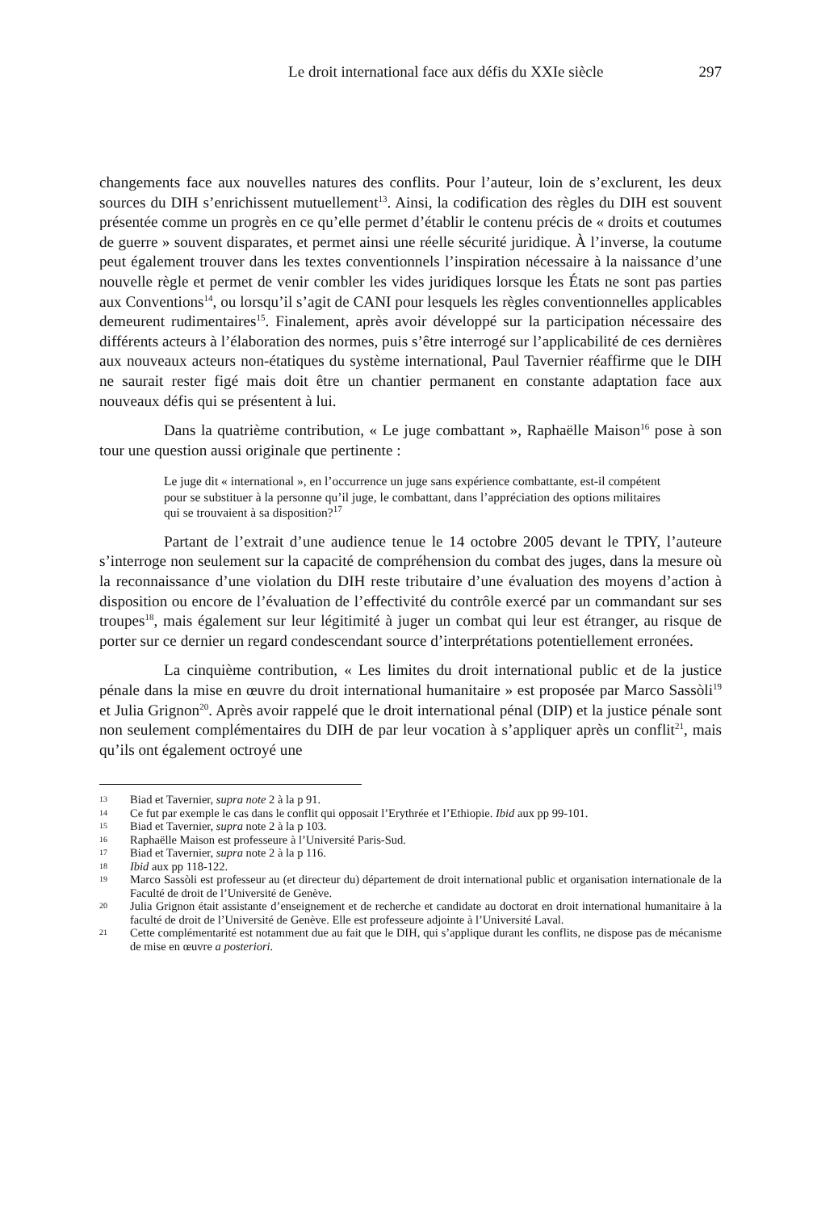Le droit international face aux défis du XXIe siècle 297
changements face aux nouvelles natures des conflits. Pour l’auteur, loin de s’exclurent, les deux sources du DIH s’enrichissent mutuellement<sup>13</sup>. Ainsi, la codification des règles du DIH est souvent présentée comme un progrès en ce qu’elle permet d’établir le contenu précis de « droits et coutumes de guerre » souvent disparates, et permet ainsi une réelle sécurité juridique. À l’inverse, la coutume peut également trouver dans les textes conventionnels l’inspiration nécessaire à la naissance d’une nouvelle règle et permet de venir combler les vides juridiques lorsque les États ne sont pas parties aux Conventions<sup>14</sup>, ou lorsqu’il s’agit de CANI pour lesquels les règles conventionnelles applicables demeurent rudimentaires<sup>15</sup>. Finalement, après avoir développé sur la participation nécessaire des différents acteurs à l’élaboration des normes, puis s’être interrogé sur l’applicabilité de ces dernières aux nouveaux acteurs non-étatiques du système international, Paul Tavernier réaffirme que le DIH ne saurait rester figé mais doit être un chantier permanent en constante adaptation face aux nouveaux défis qui se présentent à lui.
Dans la quatrième contribution, « Le juge combattant », Raphaëlle Maison<sup>16</sup> pose à son tour une question aussi originale que pertinente :
Le juge dit « international », en l’occurrence un juge sans expérience combattante, est-il compétent pour se substituer à la personne qu’il juge, le combattant, dans l’appréciation des options militaires qui se trouvaient à sa disposition?<sup>17</sup>
Partant de l’extrait d’une audience tenue le 14 octobre 2005 devant le TPIY, l’auteure s’interroge non seulement sur la capacité de compréhension du combat des juges, dans la mesure où la reconnaissance d’une violation du DIH reste tributaire d’une évaluation des moyens d’action à disposition ou encore de l’évaluation de l’effectivité du contrôle exercé par un commandant sur ses troupes<sup>18</sup>, mais également sur leur légitimité à juger un combat qui leur est étranger, au risque de porter sur ce dernier un regard condescendant source d’interprétations potentiellement erronées.
La cinquième contribution, « Les limites du droit international public et de la justice pénale dans la mise en œuvre du droit international humanitaire » est proposée par Marco Sassòli<sup>19</sup> et Julia Grignon<sup>20</sup>. Après avoir rappelé que le droit international pénal (DIP) et la justice pénale sont non seulement complémentaires du DIH de par leur vocation à s’appliquer après un conflit<sup>21</sup>, mais qu’ils ont également octroyé une
13 Biad et Tavernier, supra note 2 à la p 91.
14 Ce fut par exemple le cas dans le conflit qui opposait l’Erythrée et l’Ethiopie. Ibid aux pp 99-101.
15 Biad et Tavernier, supra note 2 à la p 103.
16 Raphaëlle Maison est professeure à l’Université Paris-Sud.
17 Biad et Tavernier, supra note 2 à la p 116.
18 Ibid aux pp 118-122.
19 Marco Sassòli est professeur au (et directeur du) département de droit international public et organisation internationale de la Faculté de droit de l’Université de Genève.
20 Julia Grignon était assistante d’enseignement et de recherche et candidate au doctorat en droit international humanitaire à la faculté de droit de l’Université de Genève. Elle est professeure adjointe à l’Université Laval.
21 Cette complémentarité est notamment due au fait que le DIH, qui s’applique durant les conflits, ne dispose pas de mécanisme de mise en œuvre a posteriori.